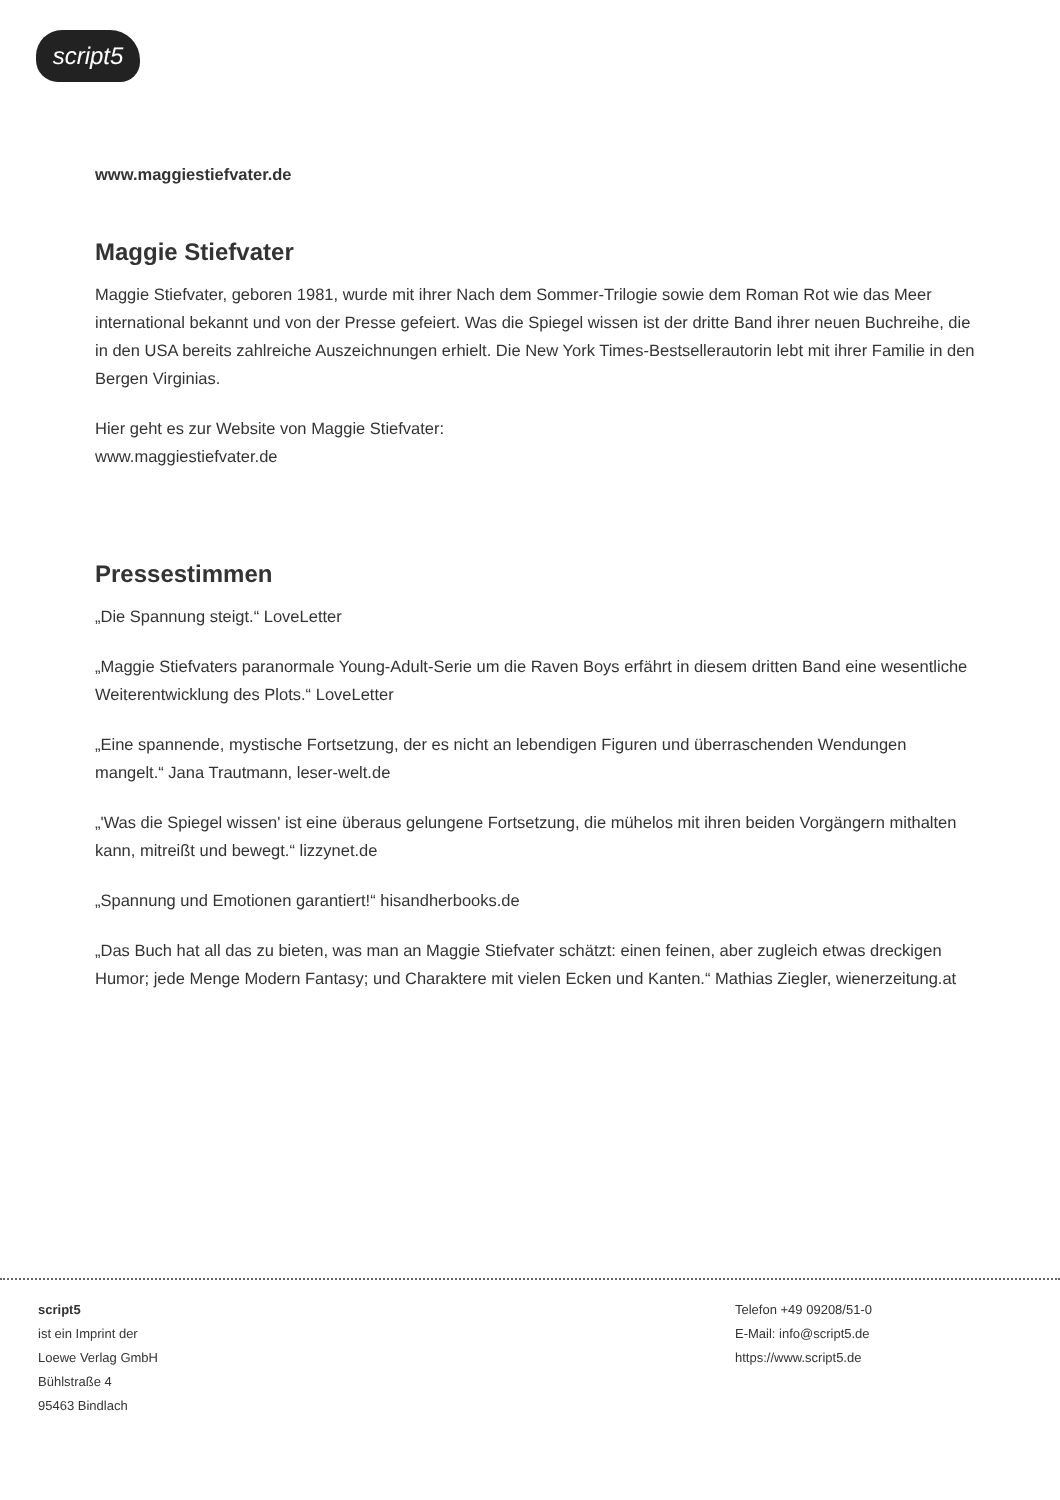script5
www.maggiestiefvater.de
Maggie Stiefvater
Maggie Stiefvater, geboren 1981, wurde mit ihrer Nach dem Sommer-Trilogie sowie dem Roman Rot wie das Meer international bekannt und von der Presse gefeiert. Was die Spiegel wissen ist der dritte Band ihrer neuen Buchreihe, die in den USA bereits zahlreiche Auszeichnungen erhielt. Die New York Times-Bestsellerautorin lebt mit ihrer Familie in den Bergen Virginias.
Hier geht es zur Website von Maggie Stiefvater:
www.maggiestiefvater.de
Pressestimmen
„Die Spannung steigt.“ LoveLetter
„Maggie Stiefvaters paranormale Young-Adult-Serie um die Raven Boys erfährt in diesem dritten Band eine wesentliche Weiterentwicklung des Plots.“ LoveLetter
„Eine spannende, mystische Fortsetzung, der es nicht an lebendigen Figuren und überraschenden Wendungen mangelt.“ Jana Trautmann, leser-welt.de
„'Was die Spiegel wissen' ist eine überaus gelungene Fortsetzung, die mühelos mit ihren beiden Vorgängern mithalten kann, mitreißt und bewegt.“ lizzynet.de
„Spannung und Emotionen garantiert!“ hisandherbooks.de
„Das Buch hat all das zu bieten, was man an Maggie Stiefvater schätzt: einen feinen, aber zugleich etwas dreckigen Humor; jede Menge Modern Fantasy; und Charaktere mit vielen Ecken und Kanten.“ Mathias Ziegler, wienerzeitung.at
script5
ist ein Imprint der
Loewe Verlag GmbH
Bühlstraße 4
95463 Bindlach
Telefon +49 09208/51-0
E-Mail: info@script5.de
https://www.script5.de